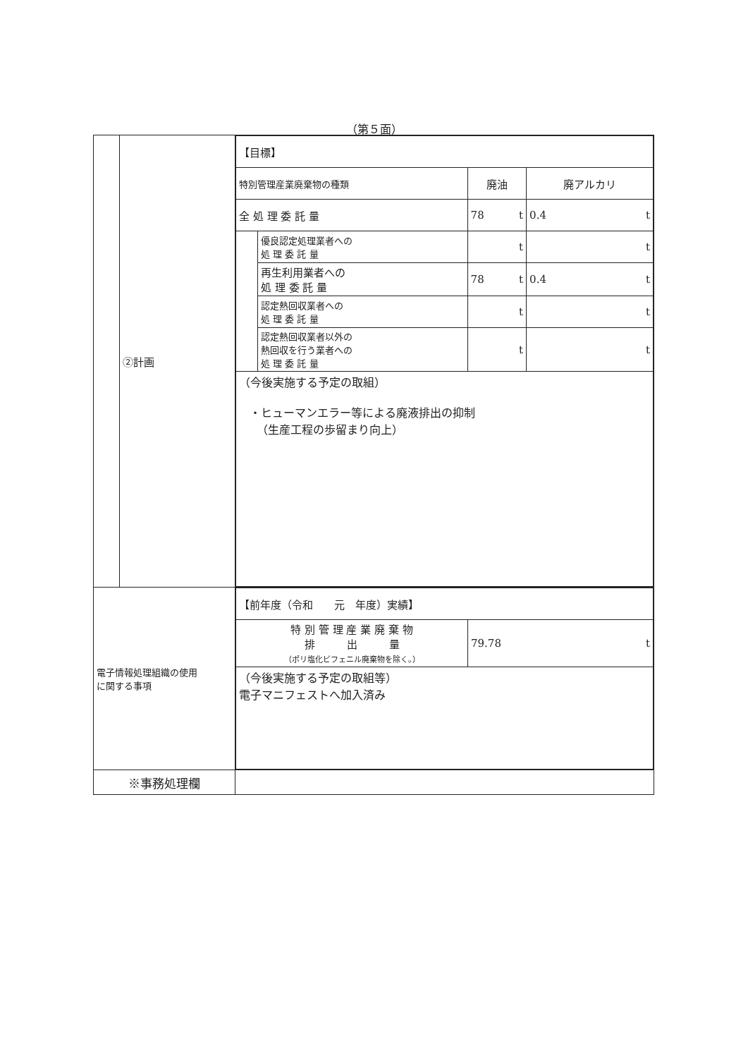（第５面）
| | ②計画 | / 【目標】 / / / / / 特別管理産業廃棄物の種類 / / 廃油 / 廃アルカリ / / 全 処 理 委 託 量 / / 78 t / 0.4 t / / / 優良認定処理業者への 処 理 委 託 量 / t / t / / / 再生利用業者への 処 理 委 託 量 / 78 t / 0.4 t / / / 認定熱回収業者への 処 理 委 託 量 / t / t / / / 認定熱回収業者以外の 熱回収を行う業者への 処 理 委 託 量 / t / t / / （今後実施する予定の取組） ・ヒューマンエラー等による廃液排出の抑制 （生産工程の歩留まり向上） / / / / |
| 電子情報処理組織の使用 に関する事項 | | / 【前年度（令和 元 年度）実績】 / / / 特 別 管 理 産 業 廃 棄 物 排 出 量 （ポリ塩化ビフェニル廃棄物を除く。） / 79.78 t / / （今後実施する予定の取組等） 電子マニフェストへ加入済み / / |
| ※事務処理欄 | | |